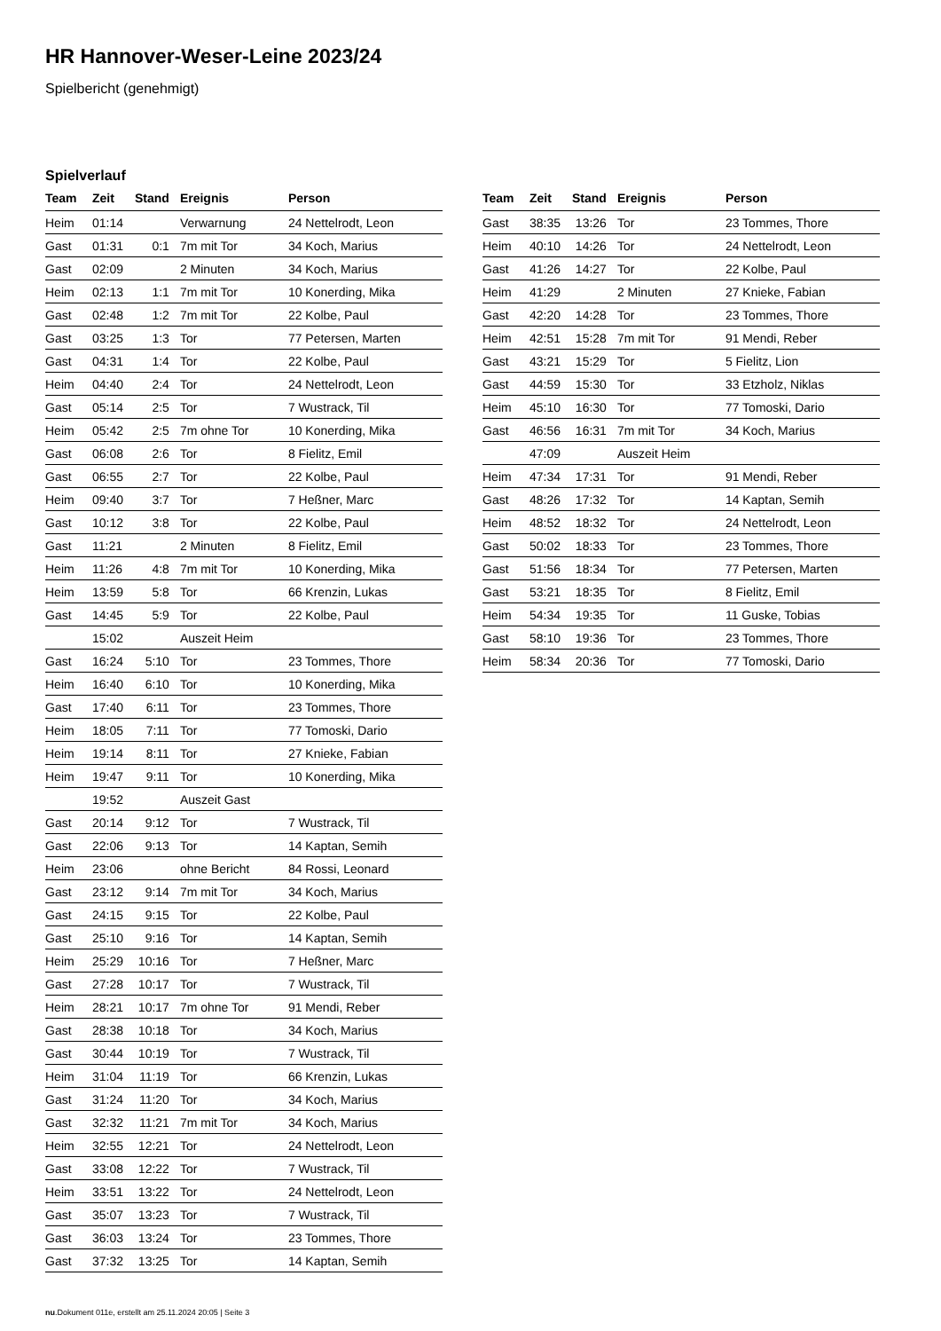HR Hannover-Weser-Leine 2023/24
Spielbericht (genehmigt)
Spielverlauf
| Team | Zeit | Stand | Ereignis | Person |
| --- | --- | --- | --- | --- |
| Heim | 01:14 | | Verwarnung | 24 Nettelrodt, Leon |
| Gast | 01:31 | 0:1 | 7m mit Tor | 34 Koch, Marius |
| Gast | 02:09 | | 2 Minuten | 34 Koch, Marius |
| Heim | 02:13 | 1:1 | 7m mit Tor | 10 Konerding, Mika |
| Gast | 02:48 | 1:2 | 7m mit Tor | 22 Kolbe, Paul |
| Gast | 03:25 | 1:3 | Tor | 77 Petersen, Marten |
| Gast | 04:31 | 1:4 | Tor | 22 Kolbe, Paul |
| Heim | 04:40 | 2:4 | Tor | 24 Nettelrodt, Leon |
| Gast | 05:14 | 2:5 | Tor | 7 Wustrack, Til |
| Heim | 05:42 | 2:5 | 7m ohne Tor | 10 Konerding, Mika |
| Gast | 06:08 | 2:6 | Tor | 8 Fielitz, Emil |
| Gast | 06:55 | 2:7 | Tor | 22 Kolbe, Paul |
| Heim | 09:40 | 3:7 | Tor | 7 Heßner, Marc |
| Gast | 10:12 | 3:8 | Tor | 22 Kolbe, Paul |
| Gast | 11:21 | | 2 Minuten | 8 Fielitz, Emil |
| Heim | 11:26 | 4:8 | 7m mit Tor | 10 Konerding, Mika |
| Heim | 13:59 | 5:8 | Tor | 66 Krenzin, Lukas |
| Gast | 14:45 | 5:9 | Tor | 22 Kolbe, Paul |
| | 15:02 | | Auszeit Heim | |
| Gast | 16:24 | 5:10 | Tor | 23 Tommes, Thore |
| Heim | 16:40 | 6:10 | Tor | 10 Konerding, Mika |
| Gast | 17:40 | 6:11 | Tor | 23 Tommes, Thore |
| Heim | 18:05 | 7:11 | Tor | 77 Tomoski, Dario |
| Heim | 19:14 | 8:11 | Tor | 27 Knieke, Fabian |
| Heim | 19:47 | 9:11 | Tor | 10 Konerding, Mika |
| | 19:52 | | Auszeit Gast | |
| Gast | 20:14 | 9:12 | Tor | 7 Wustrack, Til |
| Gast | 22:06 | 9:13 | Tor | 14 Kaptan, Semih |
| Heim | 23:06 | | ohne Bericht | 84 Rossi, Leonard |
| Gast | 23:12 | 9:14 | 7m mit Tor | 34 Koch, Marius |
| Gast | 24:15 | 9:15 | Tor | 22 Kolbe, Paul |
| Gast | 25:10 | 9:16 | Tor | 14 Kaptan, Semih |
| Heim | 25:29 | 10:16 | Tor | 7 Heßner, Marc |
| Gast | 27:28 | 10:17 | Tor | 7 Wustrack, Til |
| Heim | 28:21 | 10:17 | 7m ohne Tor | 91 Mendi, Reber |
| Gast | 28:38 | 10:18 | Tor | 34 Koch, Marius |
| Gast | 30:44 | 10:19 | Tor | 7 Wustrack, Til |
| Heim | 31:04 | 11:19 | Tor | 66 Krenzin, Lukas |
| Gast | 31:24 | 11:20 | Tor | 34 Koch, Marius |
| Gast | 32:32 | 11:21 | 7m mit Tor | 34 Koch, Marius |
| Heim | 32:55 | 12:21 | Tor | 24 Nettelrodt, Leon |
| Gast | 33:08 | 12:22 | Tor | 7 Wustrack, Til |
| Heim | 33:51 | 13:22 | Tor | 24 Nettelrodt, Leon |
| Gast | 35:07 | 13:23 | Tor | 7 Wustrack, Til |
| Gast | 36:03 | 13:24 | Tor | 23 Tommes, Thore |
| Gast | 37:32 | 13:25 | Tor | 14 Kaptan, Semih |
| Team | Zeit | Stand | Ereignis | Person |
| --- | --- | --- | --- | --- |
| Gast | 38:35 | 13:26 | Tor | 23 Tommes, Thore |
| Heim | 40:10 | 14:26 | Tor | 24 Nettelrodt, Leon |
| Gast | 41:26 | 14:27 | Tor | 22 Kolbe, Paul |
| Heim | 41:29 | | 2 Minuten | 27 Knieke, Fabian |
| Gast | 42:20 | 14:28 | Tor | 23 Tommes, Thore |
| Heim | 42:51 | 15:28 | 7m mit Tor | 91 Mendi, Reber |
| Gast | 43:21 | 15:29 | Tor | 5 Fielitz, Lion |
| Gast | 44:59 | 15:30 | Tor | 33 Etzholz, Niklas |
| Heim | 45:10 | 16:30 | Tor | 77 Tomoski, Dario |
| Gast | 46:56 | 16:31 | 7m mit Tor | 34 Koch, Marius |
| | 47:09 | | Auszeit Heim | |
| Heim | 47:34 | 17:31 | Tor | 91 Mendi, Reber |
| Gast | 48:26 | 17:32 | Tor | 14 Kaptan, Semih |
| Heim | 48:52 | 18:32 | Tor | 24 Nettelrodt, Leon |
| Gast | 50:02 | 18:33 | Tor | 23 Tommes, Thore |
| Gast | 51:56 | 18:34 | Tor | 77 Petersen, Marten |
| Gast | 53:21 | 18:35 | Tor | 8 Fielitz, Emil |
| Heim | 54:34 | 19:35 | Tor | 11 Guske, Tobias |
| Gast | 58:10 | 19:36 | Tor | 23 Tommes, Thore |
| Heim | 58:34 | 20:36 | Tor | 77 Tomoski, Dario |
nu.Dokument 011e, erstellt am 25.11.2024 20:05 | Seite 3